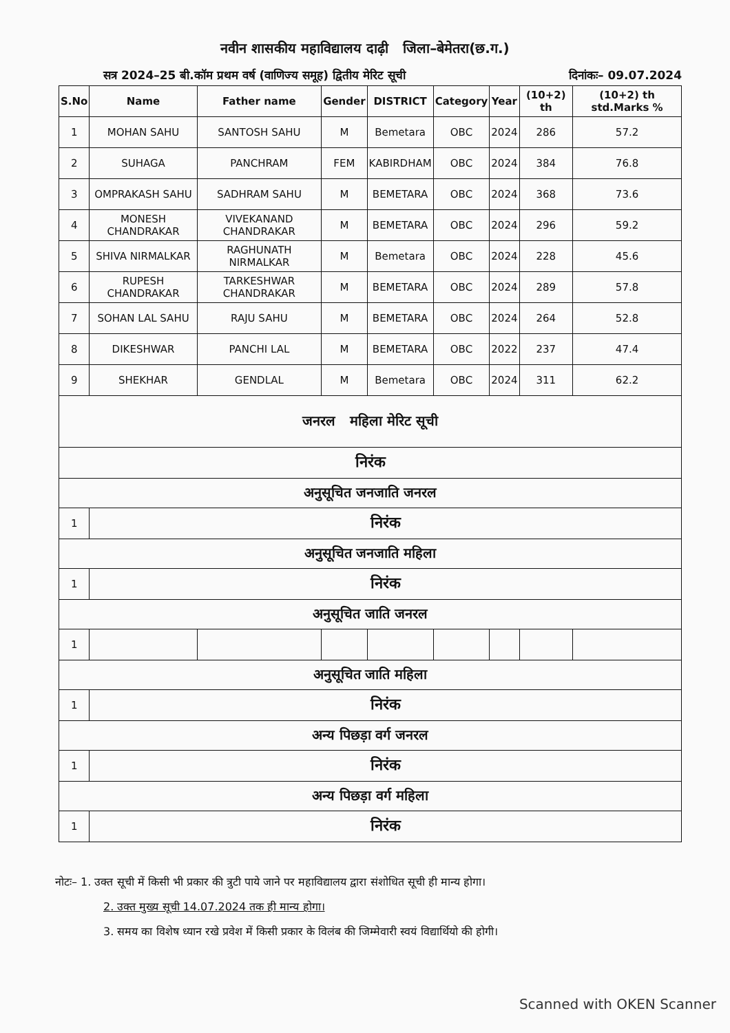नवीन शासकीय महाविद्यालय दाढ़ी जिला–बेमेतरा(छ.ग.)
सत्र 2024–25 बी.कॉम प्रथम वर्ष (वाणिज्य समूह) द्वितीय मेरिट सूची दिनांकः– 09.07.2024
| S.No | Name | Father name | Gender | DISTRICT | Category | Year | (10+2) th | (10+2) th std.Marks % |
| --- | --- | --- | --- | --- | --- | --- | --- | --- |
| 1 | MOHAN SAHU | SANTOSH SAHU | M | Bemetara | OBC | 2024 | 286 | 57.2 |
| 2 | SUHAGA | PANCHRAM | FEM | KABIRDHAM | OBC | 2024 | 384 | 76.8 |
| 3 | OMPRAKASH SAHU | SADHRAM SAHU | M | BEMETARA | OBC | 2024 | 368 | 73.6 |
| 4 | MONESH CHANDRAKAR | VIVEKANAND CHANDRAKAR | M | BEMETARA | OBC | 2024 | 296 | 59.2 |
| 5 | SHIVA NIRMALKAR | RAGHUNATH NIRMALKAR | M | Bemetara | OBC | 2024 | 228 | 45.6 |
| 6 | RUPESH CHANDRAKAR | TARKESHWAR CHANDRAKAR | M | BEMETARA | OBC | 2024 | 289 | 57.8 |
| 7 | SOHAN LAL SAHU | RAJU SAHU | M | BEMETARA | OBC | 2024 | 264 | 52.8 |
| 8 | DIKESHWAR | PANCHI LAL | M | BEMETARA | OBC | 2022 | 237 | 47.4 |
| 9 | SHEKHAR | GENDLAL | M | Bemetara | OBC | 2024 | 311 | 62.2 |
| जनरल महिला मेरिट सूची | | | | | | | | |
| निरंक | | | | | | | | |
| अनुसूचित जनजाति जनरल | | | | | | | | |
| 1 | निरंक | | | | | | | |
| अनुसूचित जनजाति महिला | | | | | | | | |
| 1 | निरंक | | | | | | | |
| अनुसूचित जाति जनरल | | | | | | | | |
| 1 | | | | | | | | |
| अनुसूचित जाति महिला | | | | | | | | |
| 1 | निरंक | | | | | | | |
| अन्य पिछड़ा वर्ग जनरल | | | | | | | | |
| 1 | निरंक | | | | | | | |
| अन्य पिछड़ा वर्ग महिला | | | | | | | | |
| 1 | निरंक | | | | | | | |
नोटः– 1. उक्त सूची में किसी भी प्रकार की त्रुटी पाये जाने पर महाविद्यालय द्वारा संशोधित सूची ही मान्य होगा।
2. उक्त मुख्य सूची 14.07.2024 तक ही मान्य होगा।
3. समय का विशेष ध्यान रखे प्रवेश में किसी प्रकार के विलंब की जिम्मेवारी स्वयं विद्यार्थियो की होगी।
Scanned with OKEN Scanner